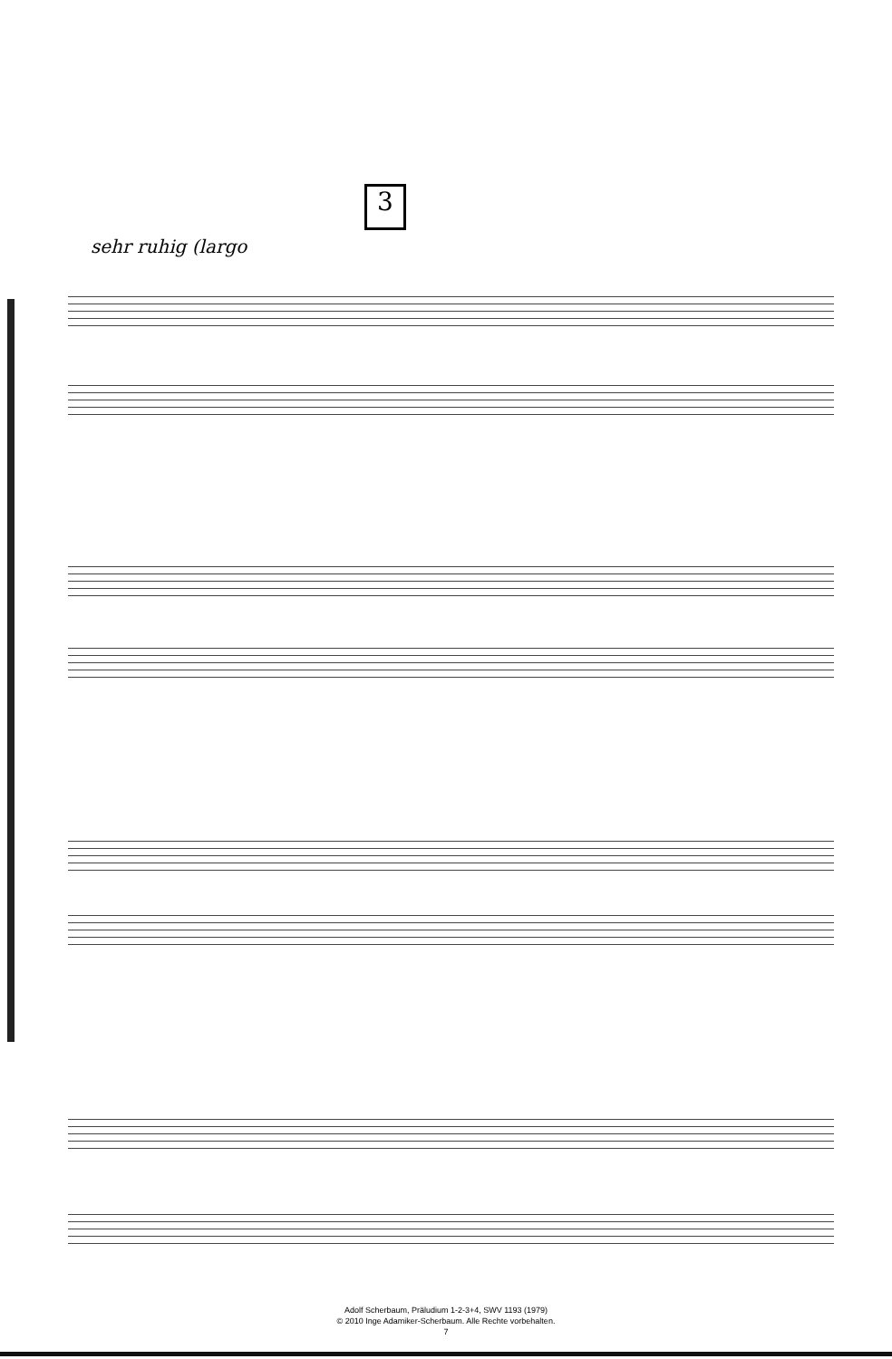3
sehr ruhig (largo
Adolf Scherbaum, Präludium 1-2-3+4, SWV 1193 (1979)
© 2010 Inge Adamiker-Scherbaum. Alle Rechte vorbehalten.
7